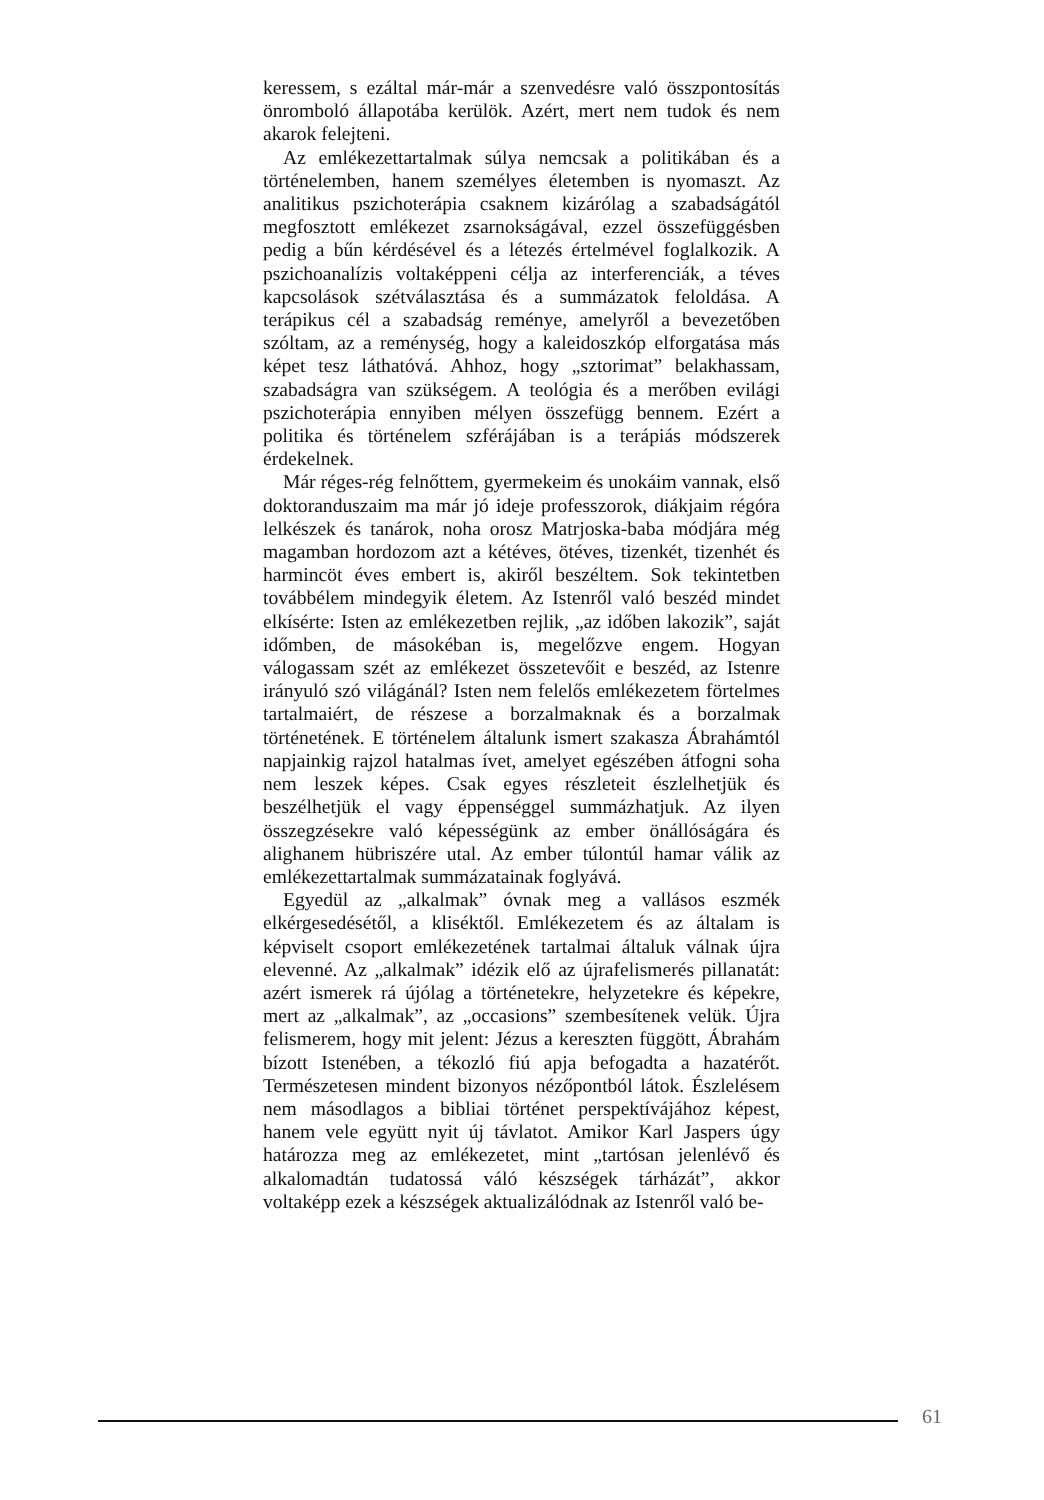keressem, s ezáltal már-már a szenvedésre való összpontosítás önromboló állapotába kerülök. Azért, mert nem tudok és nem akarok felejteni.
Az emlékezettartalmak súlya nemcsak a politikában és a történelemben, hanem személyes életemben is nyomaszt. Az analitikus pszichoterápia csaknem kizárólag a szabadságától megfosztott emlékezet zsarnokságával, ezzel összefüggésben pedig a bűn kérdésével és a létezés értelmével foglalkozik. A pszichoanalízis voltaképpeni célja az interferenciák, a téves kapcsolások szétválasztása és a summázatok feloldása. A terápikus cél a szabadság reménye, amelyről a bevezetőben szóltam, az a reménység, hogy a kaleidoszkóp elforgatása más képet tesz láthatóvá. Ahhoz, hogy „sztorimat” belakhassam, szabadságra van szükségem. A teológia és a merőben evilági pszichoterápia ennyiben mélyen összefügg bennem. Ezért a politika és történelem szférájában is a terápiás módszerek érdekelnek.
Már réges-rég felnőttem, gyermekeim és unokáim vannak, első doktoranduszaim ma már jó ideje professzorok, diákjaim régóra lelkészek és tanárok, noha orosz Matrjoska-baba módjára még magamban hordozom azt a kétéves, ötéves, tizenkét, tizenhét és harmincöt éves embert is, akiről beszéltem. Sok tekintetben továbbélem mindegyik életem. Az Istenről való beszéd mindet elkísérte: Isten az emlékezetben rejlik, „az időben lakozik”, saját időmben, de másokéban is, megelőzve engem. Hogyan válogassam szét az emlékezet összetevőit e beszéd, az Istenre irányuló szó világánál? Isten nem felelős emlékezetem förtelmes tartalmaiért, de részese a borzalmaknak és a borzalmak történetének. E történelem általunk ismert szakasza Ábrahámtól napjainkig rajzol hatalmas ívet, amelyet egészében átfogni soha nem leszek képes. Csak egyes részleteit észlelhetjük és beszélhetjük el vagy éppenséggel summázhatjuk. Az ilyen összegzésekre való képességünk az ember önállóságára és alighanem hübriszére utal. Az ember túlontúl hamar válik az emlékezettartalmak summázatainak foglyává.
Egyedül az „alkalmak” óvnak meg a vallásos eszmék elkérgesedésétől, a kliséktől. Emlékezetem és az általam is képviselt csoport emlékezetének tartalmai általuk válnak újra elevenné. Az „alkalmak” idézik elő az újrafelismerés pillanatát: azért ismerek rá újólag a történetekre, helyzetekre és képekre, mert az „alkalmak”, az „occasions” szembesítenek velük. Újra felismerem, hogy mit jelent: Jézus a kereszten függött, Ábrahám bízott Istenében, a tékozló fiú apja befogadta a hazatérőt. Természetesen mindent bizonyos nézőpontból látok. Észlelésem nem másodlagos a bibliai történet perspektívájához képest, hanem vele együtt nyit új távlatot. Amikor Karl Jaspers úgy határozza meg az emlékezetet, mint „tartósan jelenlévő és alkalomadtán tudatossá váló készségek tárházát”, akkor voltaképp ezek a készségek aktualizálódnak az Istenről való be-
61